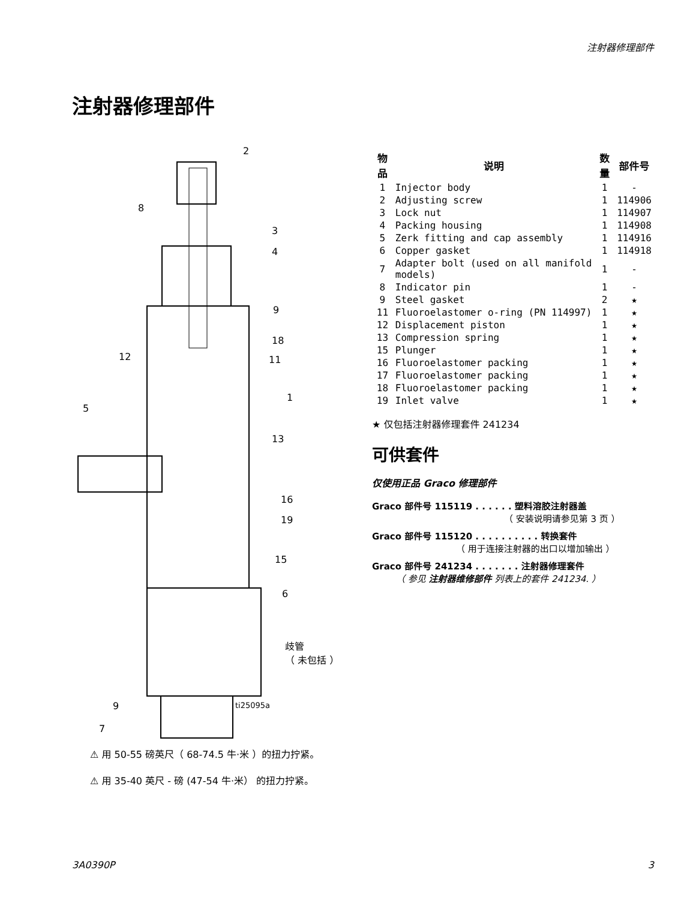注射器修理部件
注射器修理部件
2
8
3
4
9
18
11
12
1
5
13
16
19
15
6
歧管
（ 未包括 ）
9
ti25095a
7
⚠ 用 50-55 磅英尺（ 68-74.5 牛·米 ）的扭力拧紧。
⚠ 用 35-40 英尺 - 磅 (47-54 牛·米） 的扭力拧紧。
| 物品 | 说明 | 数量 | 部件号 |
| --- | --- | --- | --- |
| 1 | Injector body | 1 | - |
| 2 | Adjusting screw | 1 | 114906 |
| 3 | Lock nut | 1 | 114907 |
| 4 | Packing housing | 1 | 114908 |
| 5 | Zerk fitting and cap assembly | 1 | 114916 |
| 6 | Copper gasket | 1 | 114918 |
| 7 | Adapter bolt (used on all manifold models) | 1 | - |
| 8 | Indicator pin | 1 | - |
| 9 | Steel gasket | 2 | ★ |
| 11 | Fluoroelastomer o-ring (PN 114997) | 1 | ★ |
| 12 | Displacement piston | 1 | ★ |
| 13 | Compression spring | 1 | ★ |
| 15 | Plunger | 1 | ★ |
| 16 | Fluoroelastomer packing | 1 | ★ |
| 17 | Fluoroelastomer packing | 1 | ★ |
| 18 | Fluoroelastomer packing | 1 | ★ |
| 19 | Inlet valve | 1 | ★ |
★ 仅包括注射器修理套件 241234
可供套件
仅使用正品 Graco 修理部件
Graco 部件号 115119 . . . . . . 塑料溶胶注射器盖
（ 安装说明请参见第 3 页 ）
Graco 部件号 115120 . . . . . . . . . . 转换套件
（ 用于连接注射器的出口以增加输出 ）
Graco 部件号 241234 . . . . . . . 注射器修理套件
（ 参见 注射器维修部件 列表上的套件 241234. ）
3A0390P 3